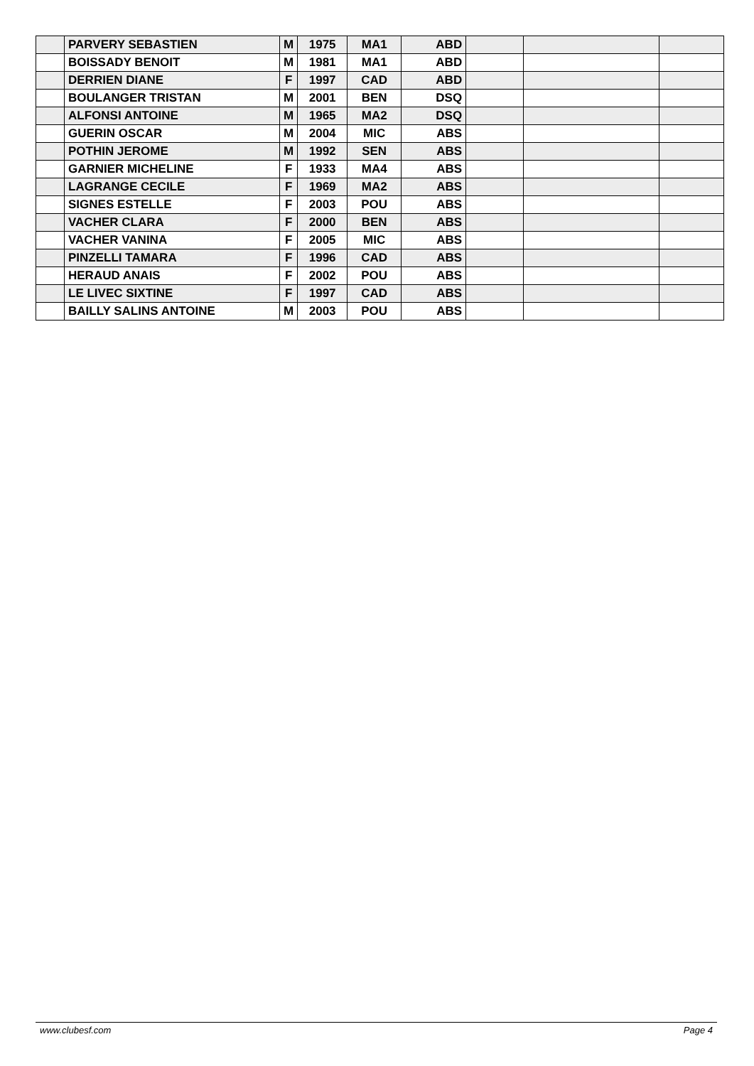| | PARVERY SEBASTIEN | M | 1975 | MA1 | ABD | | | |
| | BOISSADY BENOIT | M | 1981 | MA1 | ABD | | | |
| | DERRIEN DIANE | F | 1997 | CAD | ABD | | | |
| | BOULANGER TRISTAN | M | 2001 | BEN | DSQ | | | |
| | ALFONSI ANTOINE | M | 1965 | MA2 | DSQ | | | |
| | GUERIN OSCAR | M | 2004 | MIC | ABS | | | |
| | POTHIN JEROME | M | 1992 | SEN | ABS | | | |
| | GARNIER MICHELINE | F | 1933 | MA4 | ABS | | | |
| | LAGRANGE CECILE | F | 1969 | MA2 | ABS | | | |
| | SIGNES ESTELLE | F | 2003 | POU | ABS | | | |
| | VACHER CLARA | F | 2000 | BEN | ABS | | | |
| | VACHER VANINA | F | 2005 | MIC | ABS | | | |
| | PINZELLI TAMARA | F | 1996 | CAD | ABS | | | |
| | HERAUD ANAIS | F | 2002 | POU | ABS | | | |
| | LE LIVEC SIXTINE | F | 1997 | CAD | ABS | | | |
| | BAILLY SALINS ANTOINE | M | 2003 | POU | ABS | | | |
www.clubesf.com Page 4